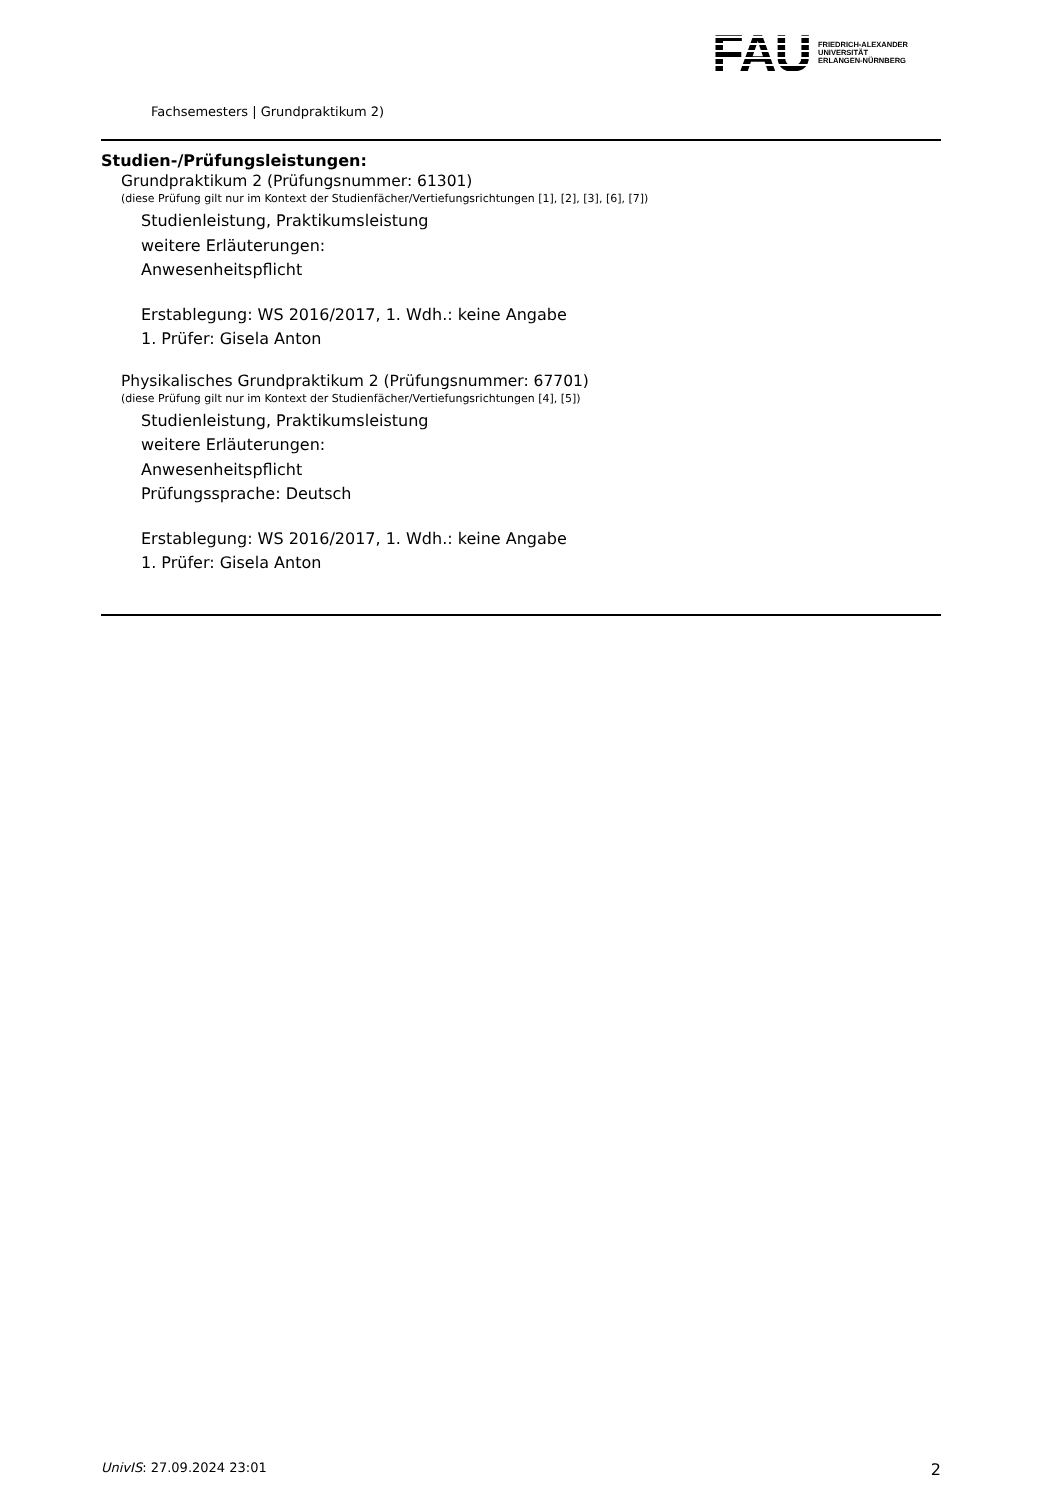FAU FRIEDRICH-ALEXANDER
UNIVERSITÄT
ERLANGEN-NÜRNBERG
Fachsemesters | Grundpraktikum 2)
Studien-/Prüfungsleistungen:
Grundpraktikum 2 (Prüfungsnummer: 61301)
(diese Prüfung gilt nur im Kontext der Studienfächer/Vertiefungsrichtungen [1], [2], [3], [6], [7])
Studienleistung, Praktikumsleistung
weitere Erläuterungen:
Anwesenheitspflicht
Erstablegung: WS 2016/2017, 1. Wdh.: keine Angabe
1. Prüfer: Gisela Anton
Physikalisches Grundpraktikum 2 (Prüfungsnummer: 67701)
(diese Prüfung gilt nur im Kontext der Studienfächer/Vertiefungsrichtungen [4], [5])
Studienleistung, Praktikumsleistung
weitere Erläuterungen:
Anwesenheitspflicht
Prüfungssprache: Deutsch
Erstablegung: WS 2016/2017, 1. Wdh.: keine Angabe
1. Prüfer: Gisela Anton
UnivIS: 27.09.2024 23:01 2